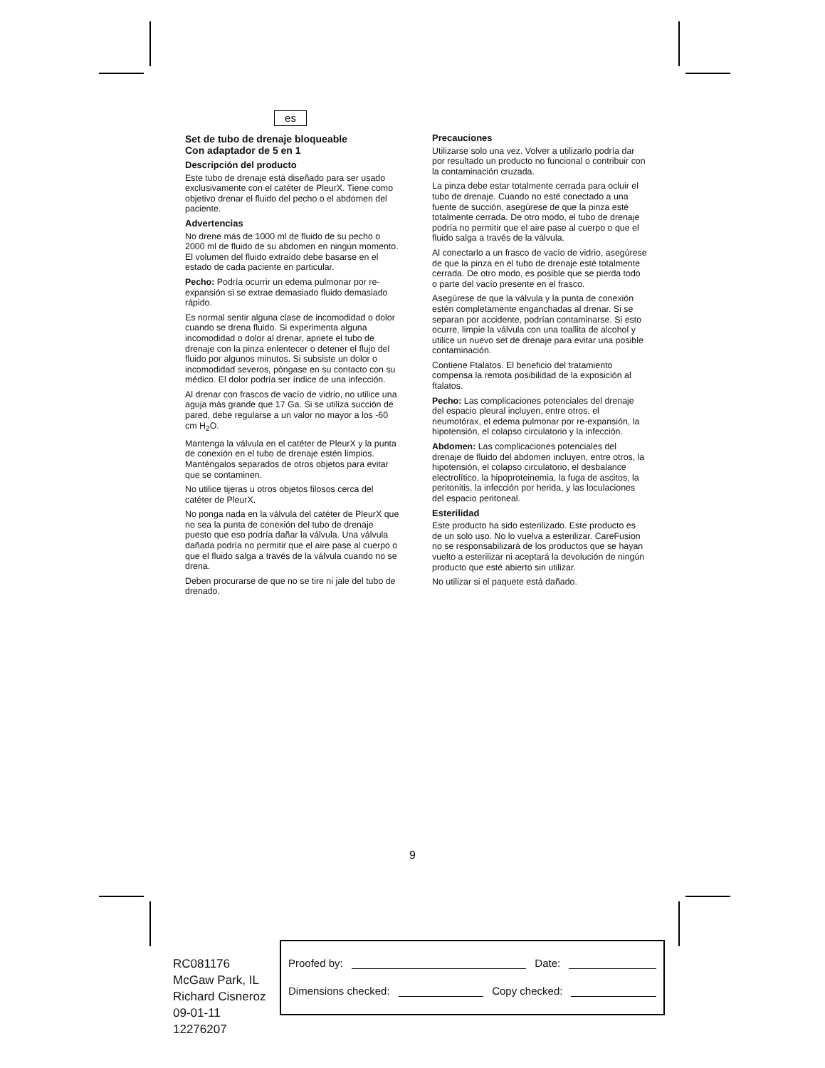es
Set de tubo de drenaje bloqueable
Con adaptador de 5 en 1
Descripción del producto
Este tubo de drenaje está diseñado para ser usado exclusivamente con el catéter de PleurX. Tiene como objetivo drenar el fluido del pecho o el abdomen del paciente.
Advertencias
No drene más de 1000 ml de fluido de su pecho o 2000 ml de fluido de su abdomen en ningún momento. El volumen del fluido extraído debe basarse en el estado de cada paciente en particular.
Pecho: Podría ocurrir un edema pulmonar por re-expansión si se extrae demasiado fluido demasiado rápido.
Es normal sentir alguna clase de incomodidad o dolor cuando se drena fluido. Si experimenta alguna incomodidad o dolor al drenar, apriete el tubo de drenaje con la pinza enlentecer o detener el flujo del fluido por algunos minutos. Si subsiste un dolor o incomodidad severos, póngase en su contacto con su médico. El dolor podría ser índice de una infección.
Al drenar con frascos de vacío de vidrio, no utilice una aguja más grande que 17 Ga. Si se utiliza succión de pared, debe regularse a un valor no mayor a los -60 cm H<sub>2</sub>O.
Mantenga la válvula en el catéter de PleurX y la punta de conexión en el tubo de drenaje estén limpios. Manténgalos separados de otros objetos para evitar que se contaminen.
No utilice tijeras u otros objetos filosos cerca del catéter de PleurX.
No ponga nada en la válvula del catéter de PleurX que no sea la punta de conexión del tubo de drenaje puesto que eso podría dañar la válvula. Una válvula dañada podría no permitir que el aire pase al cuerpo o que el fluido salga a través de la válvula cuando no se drena.
Deben procurarse de que no se tire ni jale del tubo de drenado.
Precauciones
Utilizarse solo una vez. Volver a utilizarlo podría dar por resultado un producto no funcional o contribuir con la contaminación cruzada.
La pinza debe estar totalmente cerrada para ocluir el tubo de drenaje. Cuando no esté conectado a una fuente de succión, asegúrese de que la pinza esté totalmente cerrada. De otro modo, el tubo de drenaje podría no permitir que el aire pase al cuerpo o que el fluido salga a través de la válvula.
Al conectarlo a un frasco de vacío de vidrio, asegúrese de que la pinza en el tubo de drenaje esté totalmente cerrada. De otro modo, es posible que se pierda todo o parte del vacío presente en el frasco.
Asegúrese de que la válvula y la punta de conexión estén completamente enganchadas al drenar. Si se separan por accidente, podrían contaminarse. Si esto ocurre, limpie la válvula con una toallita de alcohol y utilice un nuevo set de drenaje para evitar una posible contaminación.
Contiene Ftalatos. El beneficio del tratamiento compensa la remota posibilidad de la exposición al ftalatos.
Pecho: Las complicaciones potenciales del drenaje del espacio pleural incluyen, entre otros, el neumotórax, el edema pulmonar por re-expansión, la hipotensión, el colapso circulatorio y la infección.
Abdomen: Las complicaciones potenciales del drenaje de fluido del abdomen incluyen, entre otros, la hipotensión, el colapso circulatorio, el desbalance electrolítico, la hipoproteinemia, la fuga de ascitos, la peritonitis, la infección por herida, y las loculaciones del espacio peritoneal.
Esterilidad
Este producto ha sido esterilizado. Este producto es de un solo uso. No lo vuelva a esterilizar. CareFusion no se responsabilizará de los productos que se hayan vuelto a esterilizar ni aceptará la devolución de ningún producto que esté abierto sin utilizar.
No utilizar si el paquete está dañado.
9
RC081176
McGaw Park, IL
Richard Cisneroz
09-01-11
12276207
Proofed by: Date:
Dimensions checked: Copy checked: